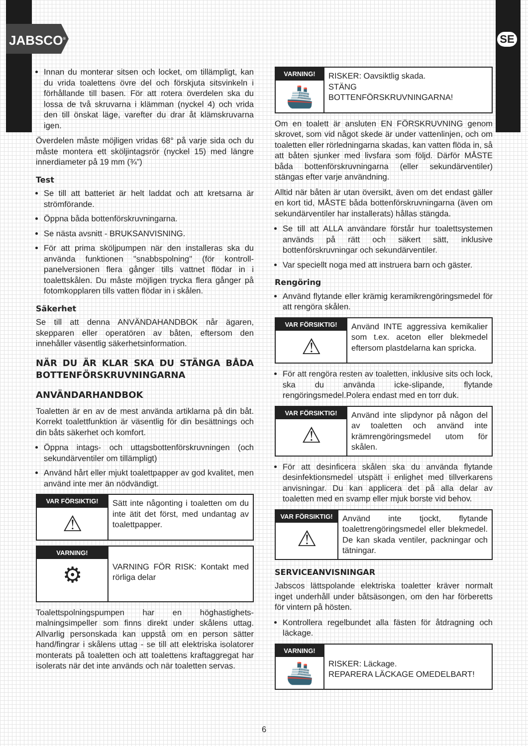JABSCO<sup>®</sup> SE
Innan du monterar sitsen och locket, om tillämpligt, kan du vrida toalettens övre del och förskjuta sitsvinkeln i förhållande till basen. För att rotera överdelen ska du lossa de två skruvarna i klämman (nyckel 4) och vrida den till önskat läge, varefter du drar åt klämskruvarna igen.
Överdelen måste möjligen vridas 68° på varje sida och du måste montera ett sköljintagsrör (nyckel 15) med längre innerdiameter på 19 mm (¾”)
Test
Se till att batteriet är helt laddat och att kretsarna är strömförande.
Öppna båda bottenförskruvningarna.
Se nästa avsnitt - BRUKSANVISNING.
För att prima sköljpumpen när den installeras ska du använda funktionen "snabbspolning" (för kontroll-panelversionen flera gånger tills vattnet flödar in i toalettskålen. Du måste möjligen trycka flera gånger på fotomkopplaren tills vatten flödar in i skålen.
Säkerhet
Se till att denna ANVÄNDAHANDBOK når ägaren, skepparen eller operatören av båten, eftersom den innehåller väsentlig säkerhetsinformation.
NÄR DU ÄR KLAR SKA DU STÄNGA BÅDA BOTTENFÖRSKRUVNINGARNA
ANVÄNDARHANDBOK
Toaletten är en av de mest använda artiklarna på din båt. Korrekt toalettfunktion är väsentlig för din besättnings och din båts säkerhet och komfort.
Öppna intags- och uttagsbottenförskruvningen (och sekundärventiler om tillämpligt)
Använd hårt eller mjukt toalettpapper av god kvalitet, men använd inte mer än nödvändigt.
VAR FÖRSIKTIG!
⚠
Sätt inte någonting i toaletten om du inte ätit det först, med undantag av toalettpapper.
VARNING!
⚙
VARNING FÖR RISK: Kontakt med rörliga delar
Toalettspolningspumpen har en höghastighets-malningsimpeller som finns direkt under skålens uttag. Allvarlig personskada kan uppstå om en person sätter hand/fingrar i skålens uttag - se till att elektriska isolatorer monterats på toaletten och att toalettens kraftaggregat har isolerats när det inte används och när toaletten servas.
VARNING!
🚢
RISKER: Oavsiktlig skada.
STÄNG
BOTTENFÖRSKRUVNINGARNA!
Om en toalett är ansluten EN FÖRSKRUVNING genom skrovet, som vid något skede är under vattenlinjen, och om toaletten eller rörledningarna skadas, kan vatten flöda in, så att båten sjunker med livsfara som följd. Därför MÅSTE båda bottenförskruvningarna (eller sekundärventiler) stängas efter varje användning.
Alltid när båten är utan översikt, även om det endast gäller en kort tid, MÅSTE båda bottenförskruvningarna (även om sekundärventiler har installerats) hållas stängda.
Se till att ALLA användare förstår hur toalettsystemen används på rätt och säkert sätt, inklusive bottenförskruvningar och sekundärventiler.
Var speciellt noga med att instruera barn och gäster.
Rengöring
Använd flytande eller krämig keramikrengöringsmedel för att rengöra skålen.
VAR FÖRSIKTIG!
⚠
Använd INTE aggressiva kemikalier som t.ex. aceton eller blekmedel eftersom plastdelarna kan spricka.
För att rengöra resten av toaletten, inklusive sits och lock, ska du använda icke-slipande, flytande rengöringsmedel.Polera endast med en torr duk.
VAR FÖRSIKTIG!
⚠
Använd inte slipdynor på någon del av toaletten och använd inte krämrengöringsmedel utom för skålen.
För att desinficera skålen ska du använda flytande desinfektionsmedel utspätt i enlighet med tillverkarens anvisningar. Du kan applicera det på alla delar av toaletten med en svamp eller mjuk borste vid behov.
VAR FÖRSIKTIG!
⚠
Använd inte tjockt, flytande toalettrengöringsmedel eller blekmedel. De kan skada ventiler, packningar och tätningar.
SERVICEANVISNINGAR
Jabscos lättspolande elektriska toaletter kräver normalt inget underhåll under båtsäsongen, om den har förberetts för vintern på hösten.
Kontrollera regelbundet alla fästen för åtdragning och läckage.
VARNING!
🚢
RISKER: Läckage.
REPARERA LÄCKAGE OMEDELBART!
6